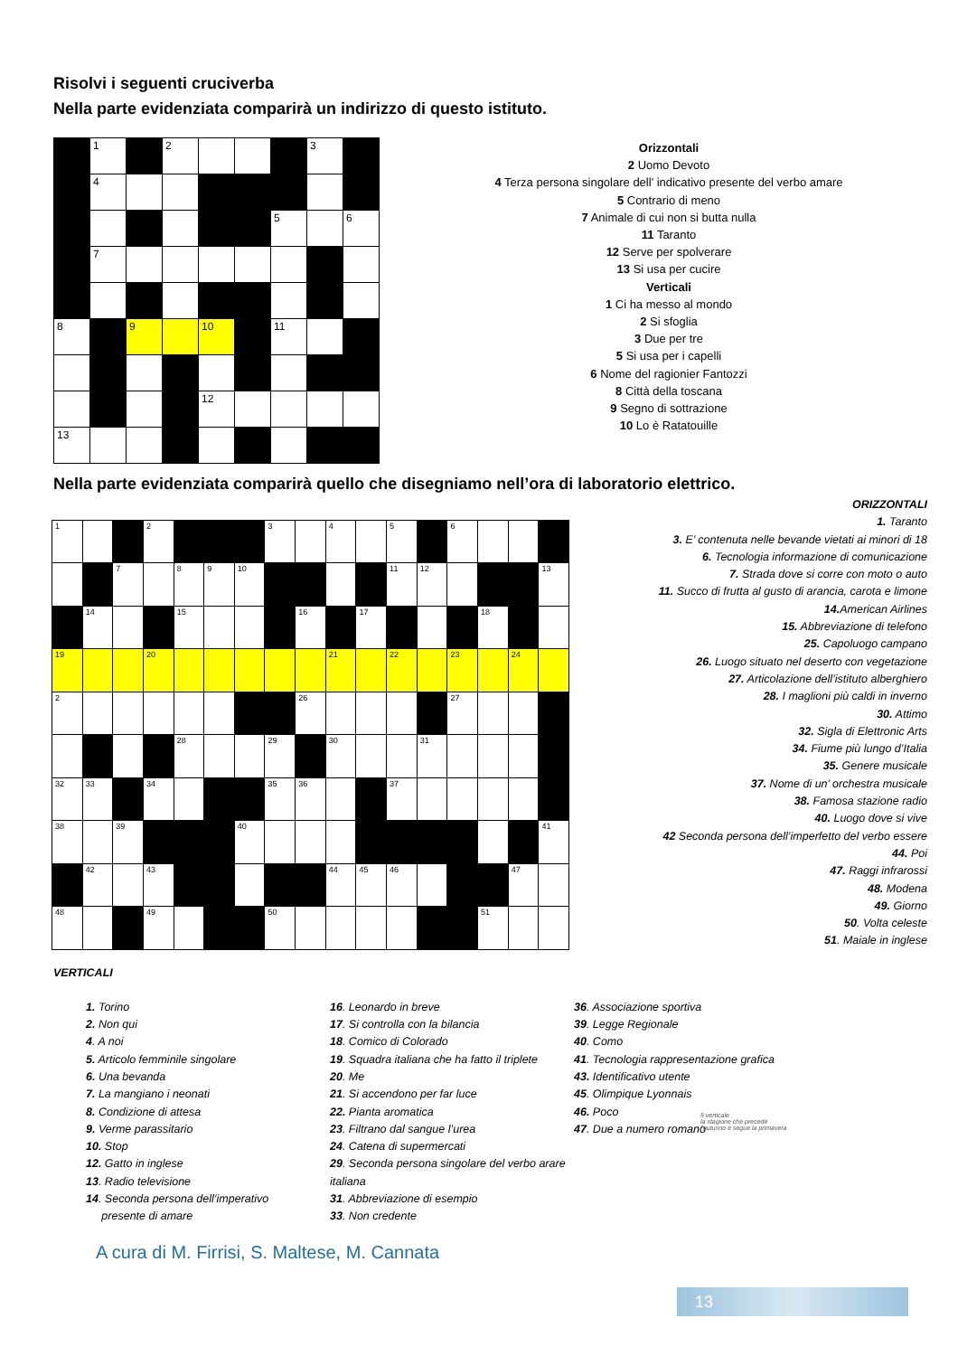Risolvi i seguenti cruciverba
Nella parte evidenziata comparirà un indirizzo di questo istituto.
| | 1 | | 2 | | | | 3 | |
| | 4 | | | | | | | |
| | | | | | | 5 | | 6 |
| | 7 | | | | | | | |
| 8 | | 9 | | 10 | | 11 | | |
| | | | | 12 | | | | |
| 13 | | | | | | | | |
Orizzontali
2 Uomo Devoto
4 Terza persona singolare dell’ indicativo presente del verbo amare
5 Contrario di meno
7 Animale di cui non si butta nulla
11 Taranto
12 Serve per spolverare
13 Si usa per cucire
Verticali
1 Ci ha messo al mondo
2 Si sfoglia
3 Due per tre
5 Si usa per i capelli
6 Nome del ragionier Fantozzi
8 Città della toscana
9 Segno di sottrazione
10 Lo è Ratatouille
Nella parte evidenziata comparirà quello che disegniamo nell’ora di laboratorio elettrico.
| 1 | | | 2 | | | | 3 | | 4 | | 5 | | 6 | | | |
| | | 7 | | 8 | 9 | 10 | | | | | 11 | 12 | | | | 13 |
| | 14 | | | 15 | | | | 16 | | 17 | | | | 18 | | |
| 19 | | | 20 | | | | | | 21 | | 22 | | 23 | | 24 | |
| 2 | | | | | | | | 26 | | | | | 27 | | | |
| | | | | 28 | | | 29 | | 30 | | | 31 | | | | |
| 32 | 33 | | 34 | | | | 35 | 36 | | | 37 | | | | | |
| 38 | | 39 | | | | 40 | | | | | | | | | | 41 |
| | 42 | | 43 | | | | | | 44 | 45 | 46 | | | | 47 | |
| 48 | | | 49 | | | | 50 | | | | | | | 51 | | |
ORIZZONTALI
1. Taranto
3. E’ contenuta nelle bevande vietati ai minori di 18
6. Tecnologia informazione di comunicazione
7. Strada dove si corre con moto o auto
11. Succo di frutta al gusto di arancia, carota e limone
14. American Airlines
15. Abbreviazione di telefono
25. Capoluogo campano
26. Luogo situato nel deserto con vegetazione
27. Articolazione dell’istituto alberghiero
28. I maglioni più caldi in inverno
30. Attimo
32. Sigla di Elettronic Arts
34. Fiume più lungo d’Italia
35. Genere musicale
37. Nome di un’ orchestra musicale
38. Famosa stazione radio
40. Luogo dove si vive
42 Seconda persona dell’imperfetto del verbo essere
44. Poi
47. Raggi infrarossi
48. Modena
49. Giorno
50. Volta celeste
51. Maiale in inglese
VERTICALI
1. Torino
2. Non qui
4. A noi
5. Articolo femminile singolare
6. Una bevanda
7. La mangiano i neonati
8. Condizione di attesa
9. Verme parassitario
10. Stop
12. Gatto in inglese
13. Radio televisione
14. Seconda persona dell’imperativo
presente di amare
16. Leonardo in breve
17. Si controlla con la bilancia
18. Comico di Colorado
19. Squadra italiana che ha fatto il triplete
20. Me
21. Si accendono per far luce
22. Pianta aromatica
23. Filtrano dal sangue l’urea
24. Catena di supermercati
29. Seconda persona singolare del verbo arare italiana
31. Abbreviazione di esempio
33. Non credente
36. Associazione sportiva
39. Legge Regionale
40. Como
41. Tecnologia rappresentazione grafica
43. Identificativo utente
45. Olimpique Lyonnais
46. Poco
47. Due a numero romano
A cura di M. Firrisi, S. Maltese, M. Cannata
5 verticale
la stagione che precede
l'autunno e segue la primavera
13